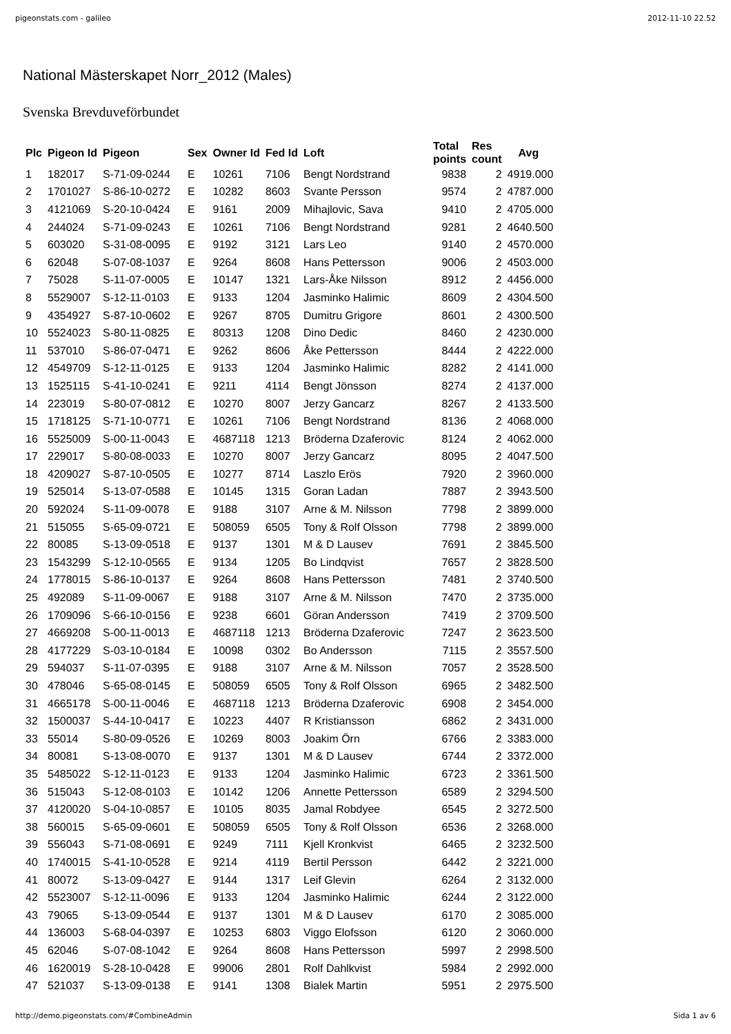pigeonstats.com - galileo 2012-11-10 22.52
National Mästerskapet Norr_2012 (Males)
Svenska Brevduveförbundet
| Plc | Pigeon Id | Pigeon | Sex | Owner Id | Fed Id | Loft | Total points | Res count | Avg |
| --- | --- | --- | --- | --- | --- | --- | --- | --- | --- |
| 1 | 182017 | S-71-09-0244 | E | 10261 | 7106 | Bengt Nordstrand | 9838 | 2 | 4919.000 |
| 2 | 1701027 | S-86-10-0272 | E | 10282 | 8603 | Svante Persson | 9574 | 2 | 4787.000 |
| 3 | 4121069 | S-20-10-0424 | E | 9161 | 2009 | Mihajlovic, Sava | 9410 | 2 | 4705.000 |
| 4 | 244024 | S-71-09-0243 | E | 10261 | 7106 | Bengt Nordstrand | 9281 | 2 | 4640.500 |
| 5 | 603020 | S-31-08-0095 | E | 9192 | 3121 | Lars Leo | 9140 | 2 | 4570.000 |
| 6 | 62048 | S-07-08-1037 | E | 9264 | 8608 | Hans Pettersson | 9006 | 2 | 4503.000 |
| 7 | 75028 | S-11-07-0005 | E | 10147 | 1321 | Lars-Åke Nilsson | 8912 | 2 | 4456.000 |
| 8 | 5529007 | S-12-11-0103 | E | 9133 | 1204 | Jasminko Halimic | 8609 | 2 | 4304.500 |
| 9 | 4354927 | S-87-10-0602 | E | 9267 | 8705 | Dumitru Grigore | 8601 | 2 | 4300.500 |
| 10 | 5524023 | S-80-11-0825 | E | 80313 | 1208 | Dino Dedic | 8460 | 2 | 4230.000 |
| 11 | 537010 | S-86-07-0471 | E | 9262 | 8606 | Åke Pettersson | 8444 | 2 | 4222.000 |
| 12 | 4549709 | S-12-11-0125 | E | 9133 | 1204 | Jasminko Halimic | 8282 | 2 | 4141.000 |
| 13 | 1525115 | S-41-10-0241 | E | 9211 | 4114 | Bengt Jönsson | 8274 | 2 | 4137.000 |
| 14 | 223019 | S-80-07-0812 | E | 10270 | 8007 | Jerzy Gancarz | 8267 | 2 | 4133.500 |
| 15 | 1718125 | S-71-10-0771 | E | 10261 | 7106 | Bengt Nordstrand | 8136 | 2 | 4068.000 |
| 16 | 5525009 | S-00-11-0043 | E | 4687118 | 1213 | Bröderna Dzaferovic | 8124 | 2 | 4062.000 |
| 17 | 229017 | S-80-08-0033 | E | 10270 | 8007 | Jerzy Gancarz | 8095 | 2 | 4047.500 |
| 18 | 4209027 | S-87-10-0505 | E | 10277 | 8714 | Laszlo Erös | 7920 | 2 | 3960.000 |
| 19 | 525014 | S-13-07-0588 | E | 10145 | 1315 | Goran Ladan | 7887 | 2 | 3943.500 |
| 20 | 592024 | S-11-09-0078 | E | 9188 | 3107 | Arne & M. Nilsson | 7798 | 2 | 3899.000 |
| 21 | 515055 | S-65-09-0721 | E | 508059 | 6505 | Tony & Rolf Olsson | 7798 | 2 | 3899.000 |
| 22 | 80085 | S-13-09-0518 | E | 9137 | 1301 | M & D Lausev | 7691 | 2 | 3845.500 |
| 23 | 1543299 | S-12-10-0565 | E | 9134 | 1205 | Bo Lindqvist | 7657 | 2 | 3828.500 |
| 24 | 1778015 | S-86-10-0137 | E | 9264 | 8608 | Hans Pettersson | 7481 | 2 | 3740.500 |
| 25 | 492089 | S-11-09-0067 | E | 9188 | 3107 | Arne & M. Nilsson | 7470 | 2 | 3735.000 |
| 26 | 1709096 | S-66-10-0156 | E | 9238 | 6601 | Göran Andersson | 7419 | 2 | 3709.500 |
| 27 | 4669208 | S-00-11-0013 | E | 4687118 | 1213 | Bröderna Dzaferovic | 7247 | 2 | 3623.500 |
| 28 | 4177229 | S-03-10-0184 | E | 10098 | 0302 | Bo Andersson | 7115 | 2 | 3557.500 |
| 29 | 594037 | S-11-07-0395 | E | 9188 | 3107 | Arne & M. Nilsson | 7057 | 2 | 3528.500 |
| 30 | 478046 | S-65-08-0145 | E | 508059 | 6505 | Tony & Rolf Olsson | 6965 | 2 | 3482.500 |
| 31 | 4665178 | S-00-11-0046 | E | 4687118 | 1213 | Bröderna Dzaferovic | 6908 | 2 | 3454.000 |
| 32 | 1500037 | S-44-10-0417 | E | 10223 | 4407 | R Kristiansson | 6862 | 2 | 3431.000 |
| 33 | 55014 | S-80-09-0526 | E | 10269 | 8003 | Joakim Örn | 6766 | 2 | 3383.000 |
| 34 | 80081 | S-13-08-0070 | E | 9137 | 1301 | M & D Lausev | 6744 | 2 | 3372.000 |
| 35 | 5485022 | S-12-11-0123 | E | 9133 | 1204 | Jasminko Halimic | 6723 | 2 | 3361.500 |
| 36 | 515043 | S-12-08-0103 | E | 10142 | 1206 | Annette Pettersson | 6589 | 2 | 3294.500 |
| 37 | 4120020 | S-04-10-0857 | E | 10105 | 8035 | Jamal Robdyee | 6545 | 2 | 3272.500 |
| 38 | 560015 | S-65-09-0601 | E | 508059 | 6505 | Tony & Rolf Olsson | 6536 | 2 | 3268.000 |
| 39 | 556043 | S-71-08-0691 | E | 9249 | 7111 | Kjell Kronkvist | 6465 | 2 | 3232.500 |
| 40 | 1740015 | S-41-10-0528 | E | 9214 | 4119 | Bertil Persson | 6442 | 2 | 3221.000 |
| 41 | 80072 | S-13-09-0427 | E | 9144 | 1317 | Leif Glevin | 6264 | 2 | 3132.000 |
| 42 | 5523007 | S-12-11-0096 | E | 9133 | 1204 | Jasminko Halimic | 6244 | 2 | 3122.000 |
| 43 | 79065 | S-13-09-0544 | E | 9137 | 1301 | M & D Lausev | 6170 | 2 | 3085.000 |
| 44 | 136003 | S-68-04-0397 | E | 10253 | 6803 | Viggo Elofsson | 6120 | 2 | 3060.000 |
| 45 | 62046 | S-07-08-1042 | E | 9264 | 8608 | Hans Pettersson | 5997 | 2 | 2998.500 |
| 46 | 1620019 | S-28-10-0428 | E | 99006 | 2801 | Rolf Dahlkvist | 5984 | 2 | 2992.000 |
| 47 | 521037 | S-13-09-0138 | E | 9141 | 1308 | Bialek Martin | 5951 | 2 | 2975.500 |
http://demo.pigeonstats.com/#CombineAdmin Sida 1 av 6